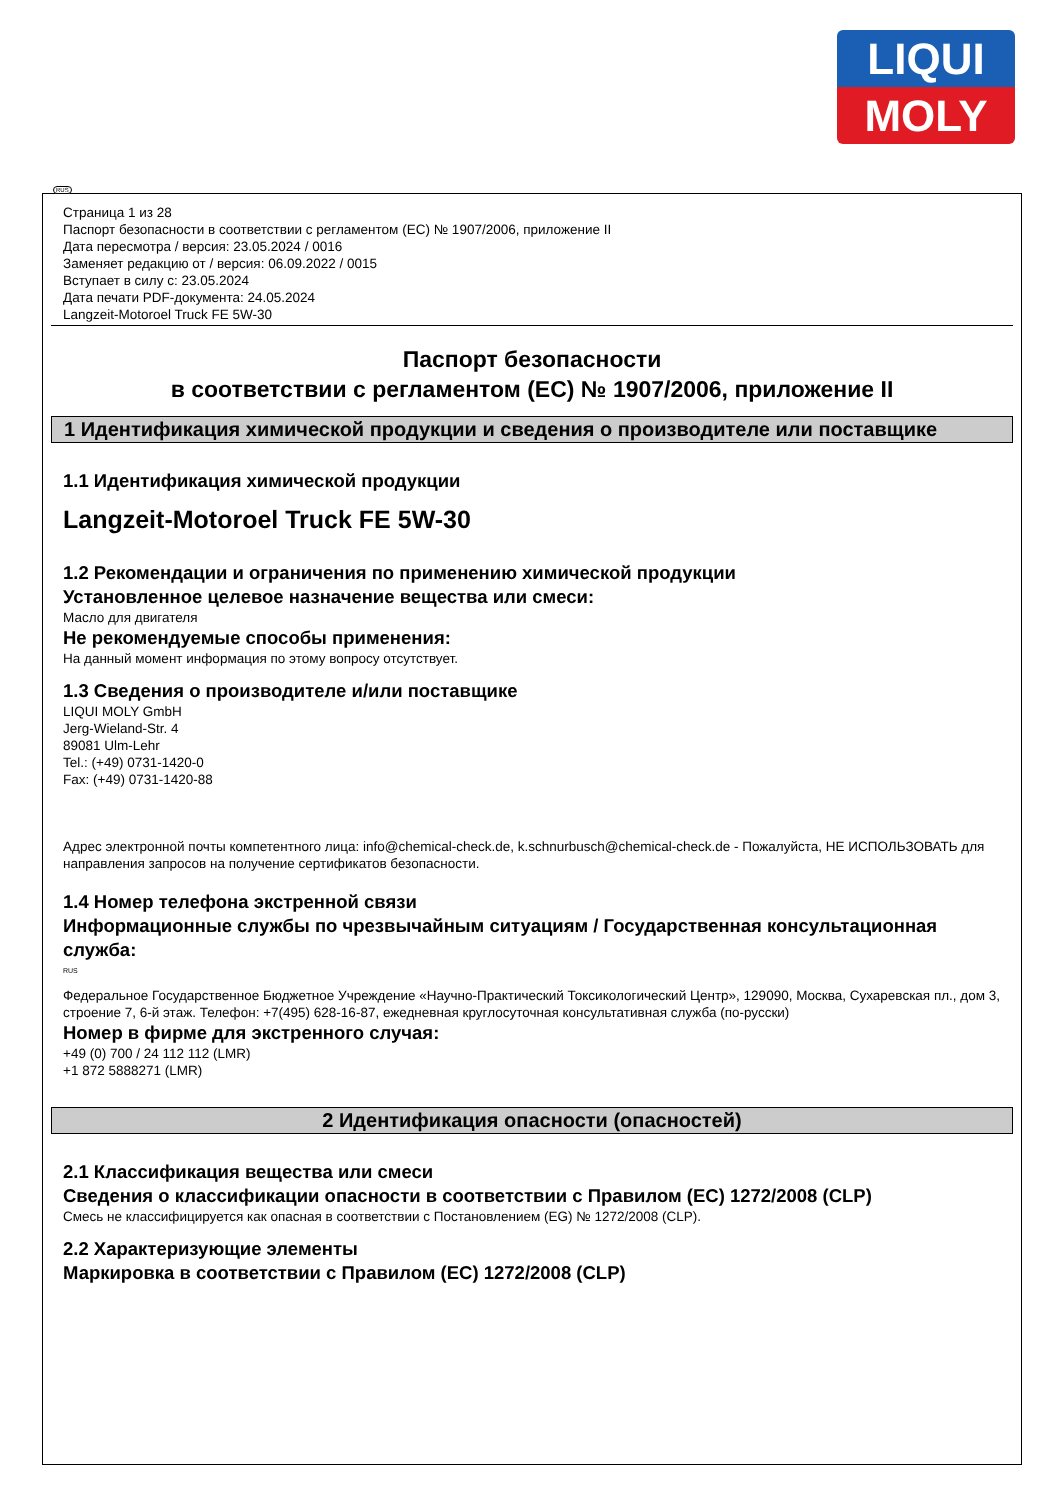LIQUI
MOLY
RUS
Страница 1 из 28
Паспорт безопасности в соответствии с регламентом (ЕС) № 1907/2006, приложение II
Дата пересмотра / версия: 23.05.2024 / 0016
Заменяет редакцию от / версия: 06.09.2022 / 0015
Вступает в силу с: 23.05.2024
Дата печати PDF-документа: 24.05.2024
Langzeit-Motoroel Truck FE 5W-30
Паспорт безопасности
в соответствии с регламентом (ЕС) № 1907/2006, приложение II
1 Идентификация химической продукции и сведения о производителе или поставщике
1.1 Идентификация химической продукции
Langzeit-Motoroel Truck FE 5W-30
1.2 Рекомендации и ограничения по применению химической продукции
Установленное целевое назначение вещества или смеси:
Масло для двигателя
Не рекомендуемые способы применения:
На данный момент информация по этому вопросу отсутствует.
1.3 Сведения о производителе и/или поставщике
LIQUI MOLY GmbH
Jerg-Wieland-Str. 4
89081 Ulm-Lehr
Tel.: (+49) 0731-1420-0
Fax: (+49) 0731-1420-88
Адрес электронной почты компетентного лица: info@chemical-check.de, k.schnurbusch@chemical-check.de - Пожалуйста, НЕ ИСПОЛЬЗОВАТЬ для направления запросов на получение сертификатов безопасности.
1.4 Номер телефона экстренной связи
Информационные службы по чрезвычайным ситуациям / Государственная консультационная служба:
RUS
Федеральное Государственное Бюджетное Учреждение «Научно-Практический Токсикологический Центр», 129090, Москва, Сухаревская пл., дом 3, строение 7, 6-й этаж. Телефон: +7(495) 628-16-87, ежедневная круглосуточная консультативная служба (по-русски)
Номер в фирме для экстренного случая:
+49 (0) 700 / 24 112 112 (LMR)
+1 872 5888271 (LMR)
2 Идентификация опасности (опасностей)
2.1 Классификация вещества или смеси
Сведения о классификации опасности в соответствии с Правилом (ЕС) 1272/2008 (CLP)
Смесь не классифицируется как опасная в соответствии с Постановлением (EG) № 1272/2008 (CLP).
2.2 Характеризующие элементы
Маркировка в соответствии с Правилом (ЕС) 1272/2008 (CLP)